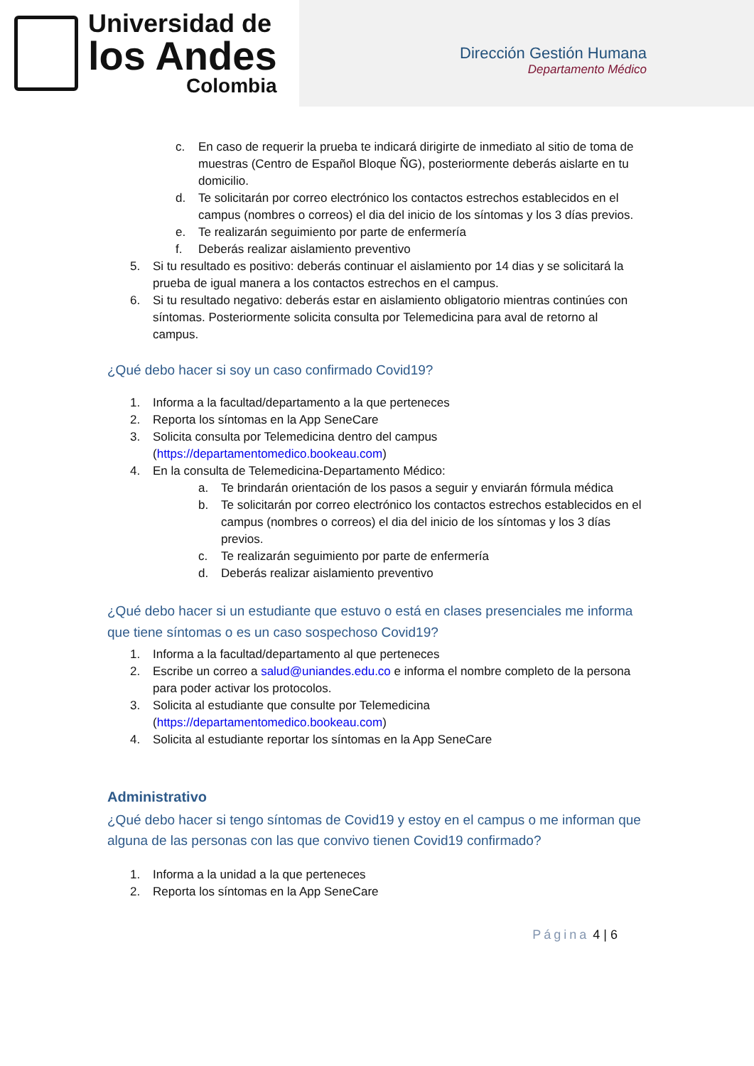Universidad de
los Andes
Colombia
Dirección Gestión Humana
Departamento Médico
c. En caso de requerir la prueba te indicará dirigirte de inmediato al sitio de toma de muestras (Centro de Español Bloque ÑG), posteriormente deberás aislarte en tu domicilio.
d. Te solicitarán por correo electrónico los contactos estrechos establecidos en el campus (nombres o correos) el dia del inicio de los síntomas y los 3 días previos.
e. Te realizarán seguimiento por parte de enfermería
f. Deberás realizar aislamiento preventivo
5. Si tu resultado es positivo: deberás continuar el aislamiento por 14 dias y se solicitará la prueba de igual manera a los contactos estrechos en el campus.
6. Si tu resultado negativo: deberás estar en aislamiento obligatorio mientras continúes con síntomas. Posteriormente solicita consulta por Telemedicina para aval de retorno al campus.
¿Qué debo hacer si soy un caso confirmado Covid19?
1. Informa a la facultad/departamento a la que perteneces
2. Reporta los síntomas en la App SeneCare
3. Solicita consulta por Telemedicina dentro del campus (https://departamentomedico.bookeau.com)
4. En la consulta de Telemedicina-Departamento Médico:
a. Te brindarán orientación de los pasos a seguir y enviarán fórmula médica
b. Te solicitarán por correo electrónico los contactos estrechos establecidos en el campus (nombres o correos) el dia del inicio de los síntomas y los 3 días previos.
c. Te realizarán seguimiento por parte de enfermería
d. Deberás realizar aislamiento preventivo
¿Qué debo hacer si un estudiante que estuvo o está en clases presenciales me informa que tiene síntomas o es un caso sospechoso Covid19?
1. Informa a la facultad/departamento al que perteneces
2. Escribe un correo a salud@uniandes.edu.co e informa el nombre completo de la persona para poder activar los protocolos.
3. Solicita al estudiante que consulte por Telemedicina (https://departamentomedico.bookeau.com)
4. Solicita al estudiante reportar los síntomas en la App SeneCare
Administrativo
¿Qué debo hacer si tengo síntomas de Covid19 y estoy en el campus o me informan que alguna de las personas con las que convivo tienen Covid19 confirmado?
1. Informa a la unidad a la que perteneces
2. Reporta los síntomas en la App SeneCare
Página 4 | 6